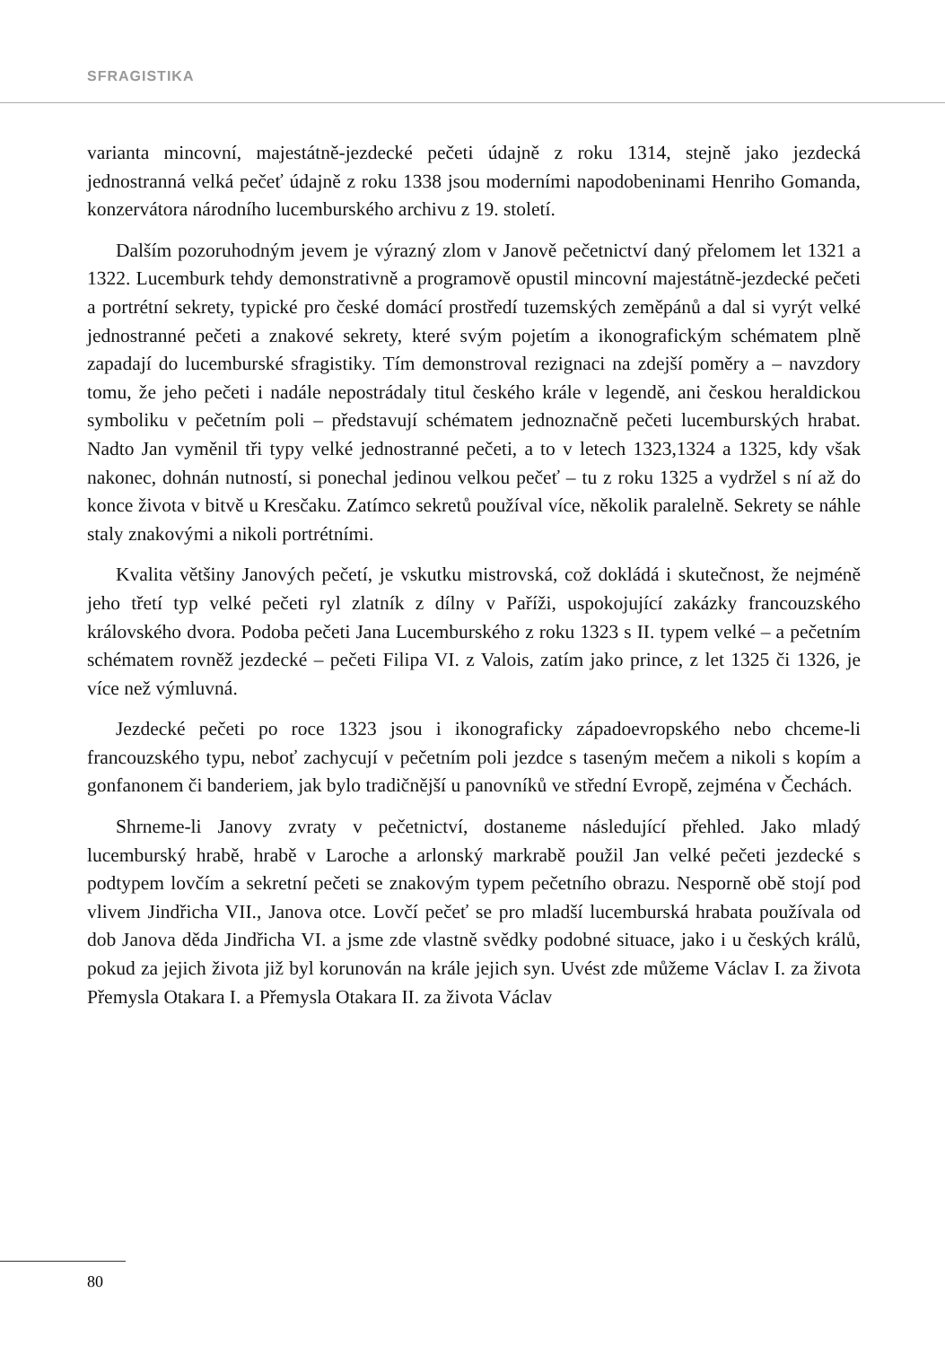SFRAGISTIKA
varianta mincovní, majestátně-jezdecké pečeti údajně z roku 1314, stejně jako jezdecká jednostranná velká pečeť údajně z roku 1338 jsou moderními napodobeninami Henriho Gomanda, konzervátora národního lucemburského archivu z 19. století.
Dalším pozoruhodným jevem je výrazný zlom v Janově pečetnictví daný přelomem let 1321 a 1322. Lucemburk tehdy demonstrativně a programově opustil mincovní majestátně-jezdecké pečeti a portrétní sekrety, typické pro české domácí prostředí tuzemských zeměpánů a dal si vyrýt velké jednostranné pečeti a znakové sekrety, které svým pojetím a ikonografickým schématem plně zapadají do lucemburské sfragistiky. Tím demonstroval rezignaci na zdejší poměry a – navzdory tomu, že jeho pečeti i nadále nepostrádaly titul českého krále v legendě, ani českou heraldickou symboliku v pečetním poli – představují schématem jednoznačně pečeti lucemburských hrabat. Nadto Jan vyměnil tři typy velké jednostranné pečeti, a to v letech 1323,1324 a 1325, kdy však nakonec, dohnán nutností, si ponechal jedinou velkou pečeť – tu z roku 1325 a vydržel s ní až do konce života v bitvě u Kresčaku. Zatímco sekretů používal více, několik paralelně. Sekrety se náhle staly znakovými a nikoli portrétními.
Kvalita většiny Janových pečetí, je vskutku mistrovská, což dokládá i skutečnost, že nejméně jeho třetí typ velké pečeti ryl zlatník z dílny v Paříži, uspokojující zakázky francouzského královského dvora. Podoba pečeti Jana Lucemburského z roku 1323 s II. typem velké – a pečetním schématem rovněž jezdecké – pečeti Filipa VI. z Valois, zatím jako prince, z let 1325 či 1326, je více než výmluvná.
Jezdecké pečeti po roce 1323 jsou i ikonograficky západoevropského nebo chceme-li francouzského typu, neboť zachycují v pečetním poli jezdce s taseným mečem a nikoli s kopím a gonfanonem či banderiem, jak bylo tradičnější u panovníků ve střední Evropě, zejména v Čechách.
Shrneme-li Janovy zvraty v pečetnictví, dostaneme následující přehled. Jako mladý lucemburský hrabě, hrabě v Laroche a arlonský markrabě použil Jan velké pečeti jezdecké s podtypem lovčím a sekretní pečeti se znakovým typem pečetního obrazu. Nesporně obě stojí pod vlivem Jindřicha VII., Janova otce. Lovčí pečeť se pro mladší lucemburská hrabata používala od dob Janova děda Jindřicha VI. a jsme zde vlastně svědky podobné situace, jako i u českých králů, pokud za jejich života již byl korunován na krále jejich syn. Uvést zde můžeme Václav I. za života Přemysla Otakara I. a Přemysla Otakara II. za života Václav
80